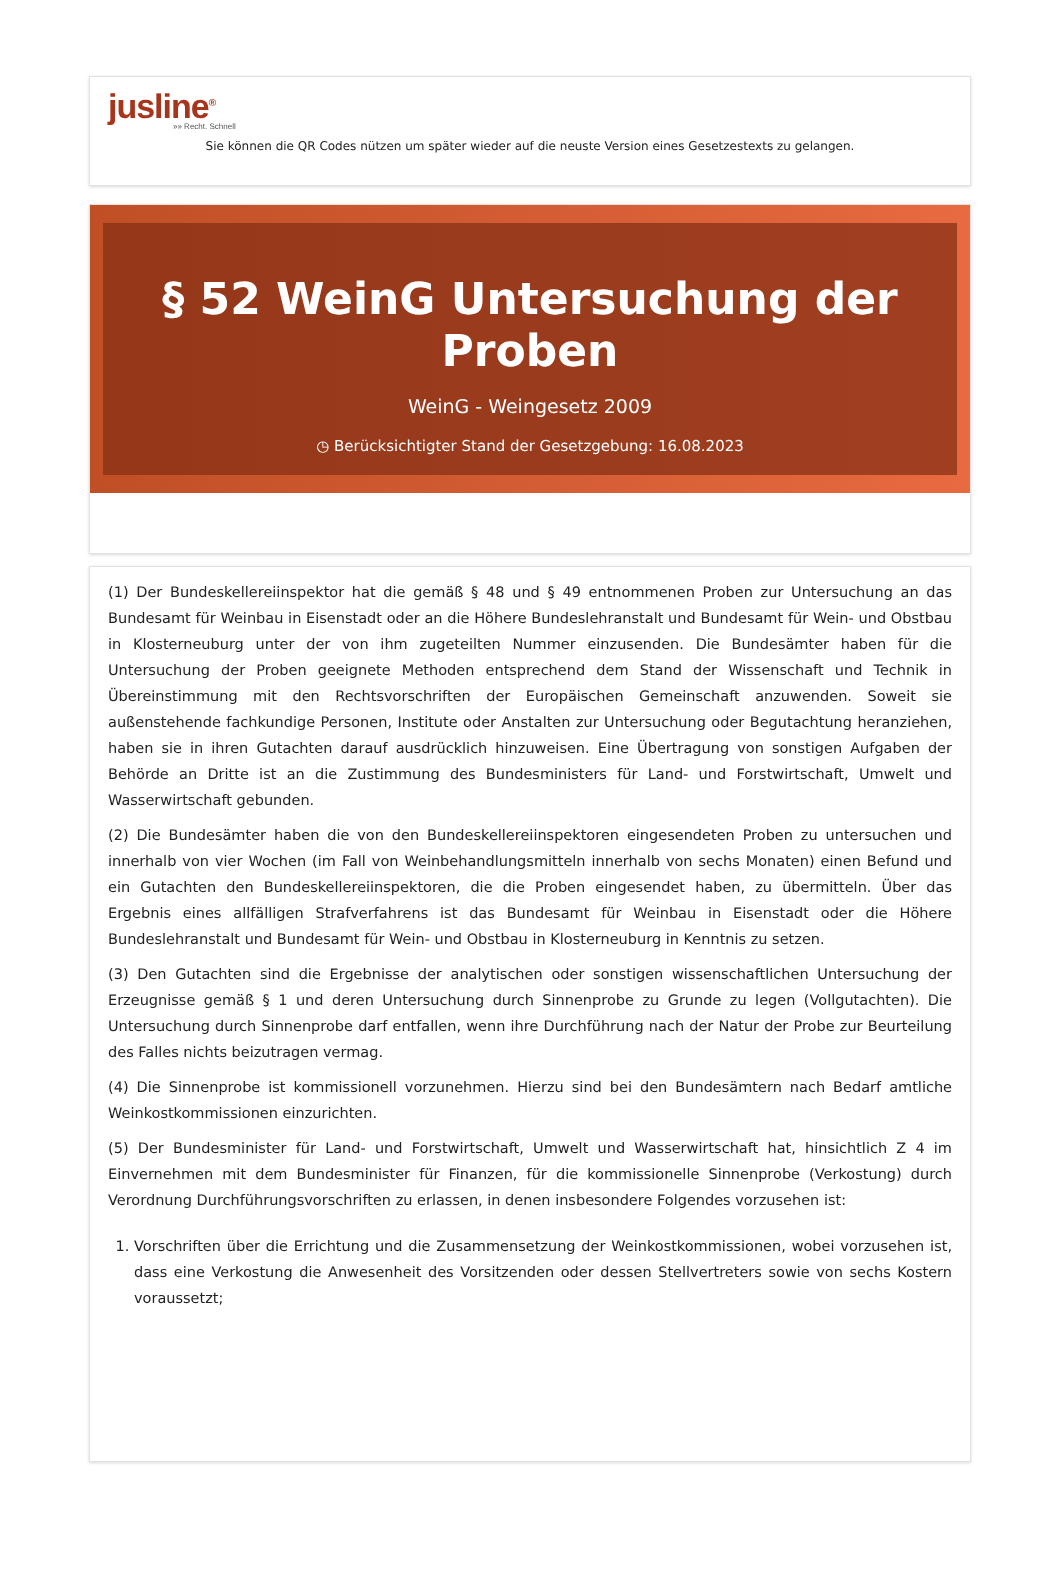jusline<sup>®</sup>
»» Recht. Schnell
Sie können die QR Codes nützen um später wieder auf die neuste Version eines Gesetzestexts zu gelangen.
§ 52 WeinG Untersuchung der Proben
WeinG - Weingesetz 2009
◷ Berücksichtigter Stand der Gesetzgebung: 16.08.2023
(1) Der Bundeskellereiinspektor hat die gemäß § 48 und § 49 entnommenen Proben zur Untersuchung an das Bundesamt für Weinbau in Eisenstadt oder an die Höhere Bundeslehranstalt und Bundesamt für Wein- und Obstbau in Klosterneuburg unter der von ihm zugeteilten Nummer einzusenden. Die Bundesämter haben für die Untersuchung der Proben geeignete Methoden entsprechend dem Stand der Wissenschaft und Technik in Übereinstimmung mit den Rechtsvorschriften der Europäischen Gemeinschaft anzuwenden. Soweit sie außenstehende fachkundige Personen, Institute oder Anstalten zur Untersuchung oder Begutachtung heranziehen, haben sie in ihren Gutachten darauf ausdrücklich hinzuweisen. Eine Übertragung von sonstigen Aufgaben der Behörde an Dritte ist an die Zustimmung des Bundesministers für Land- und Forstwirtschaft, Umwelt und Wasserwirtschaft gebunden.
(2) Die Bundesämter haben die von den Bundeskellereiinspektoren eingesendeten Proben zu untersuchen und innerhalb von vier Wochen (im Fall von Weinbehandlungsmitteln innerhalb von sechs Monaten) einen Befund und ein Gutachten den Bundeskellereiinspektoren, die die Proben eingesendet haben, zu übermitteln. Über das Ergebnis eines allfälligen Strafverfahrens ist das Bundesamt für Weinbau in Eisenstadt oder die Höhere Bundeslehranstalt und Bundesamt für Wein- und Obstbau in Klosterneuburg in Kenntnis zu setzen.
(3) Den Gutachten sind die Ergebnisse der analytischen oder sonstigen wissenschaftlichen Untersuchung der Erzeugnisse gemäß § 1 und deren Untersuchung durch Sinnenprobe zu Grunde zu legen (Vollgutachten). Die Untersuchung durch Sinnenprobe darf entfallen, wenn ihre Durchführung nach der Natur der Probe zur Beurteilung des Falles nichts beizutragen vermag.
(4) Die Sinnenprobe ist kommissionell vorzunehmen. Hierzu sind bei den Bundesämtern nach Bedarf amtliche Weinkostkommissionen einzurichten.
(5) Der Bundesminister für Land- und Forstwirtschaft, Umwelt und Wasserwirtschaft hat, hinsichtlich Z 4 im Einvernehmen mit dem Bundesminister für Finanzen, für die kommissionelle Sinnenprobe (Verkostung) durch Verordnung Durchführungsvorschriften zu erlassen, in denen insbesondere Folgendes vorzusehen ist:
1. Vorschriften über die Errichtung und die Zusammensetzung der Weinkostkommissionen, wobei vorzusehen ist, dass eine Verkostung die Anwesenheit des Vorsitzenden oder dessen Stellvertreters sowie von sechs Kostern voraussetzt;